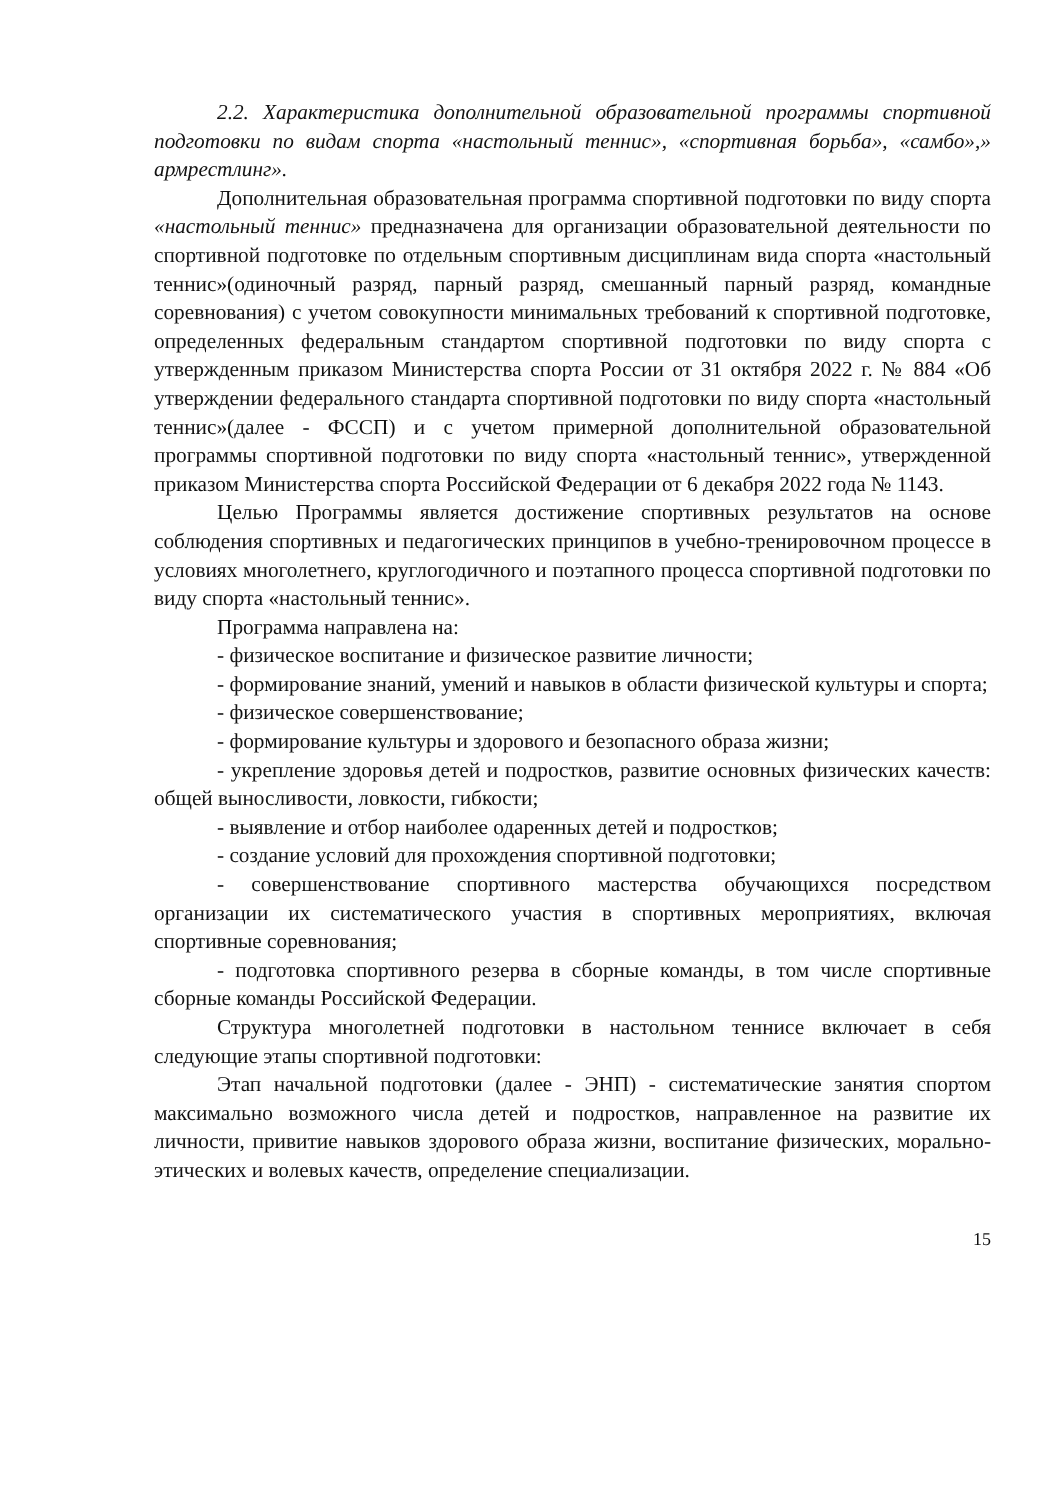2.2. Характеристика дополнительной образовательной программы спортивной подготовки по видам спорта «настольный теннис», «спортивная борьба», «самбо»,» армрестлинг».
Дополнительная образовательная программа спортивной подготовки по виду спорта «настольный теннис» предназначена для организации образовательной деятельности по спортивной подготовке по отдельным спортивным дисциплинам вида спорта «настольный теннис»(одиночный разряд, парный разряд, смешанный парный разряд, командные соревнования) с учетом совокупности минимальных требований к спортивной подготовке, определенных федеральным стандартом спортивной подготовки по виду спорта с утвержденным приказом Министерства спорта России от 31 октября 2022 г. № 884 «Об утверждении федерального стандарта спортивной подготовки по виду спорта «настольный теннис»(далее - ФССП) и с учетом примерной дополнительной образовательной программы спортивной подготовки по виду спорта «настольный теннис», утвержденной приказом Министерства спорта Российской Федерации от 6 декабря 2022 года № 1143.
Целью Программы является достижение спортивных результатов на основе соблюдения спортивных и педагогических принципов в учебно-тренировочном процессе в условиях многолетнего, круглогодичного и поэтапного процесса спортивной подготовки по виду спорта «настольный теннис».
Программа направлена на:
- физическое воспитание и физическое развитие личности;
- формирование знаний, умений и навыков в области физической культуры и спорта;
- физическое совершенствование;
- формирование культуры и здорового и безопасного образа жизни;
- укрепление здоровья детей и подростков, развитие основных физических качеств: общей выносливости, ловкости, гибкости;
- выявление и отбор наиболее одаренных детей и подростков;
- создание условий для прохождения спортивной подготовки;
- совершенствование спортивного мастерства обучающихся посредством организации их систематического участия в спортивных мероприятиях, включая спортивные соревнования;
- подготовка спортивного резерва в сборные команды, в том числе спортивные сборные команды Российской Федерации.
Структура многолетней подготовки в настольном теннисе включает в себя следующие этапы спортивной подготовки:
Этап начальной подготовки (далее - ЭНП) - систематические занятия спортом максимально возможного числа детей и подростков, направленное на развитие их личности, привитие навыков здорового образа жизни, воспитание физических, морально-этических и волевых качеств, определение специализации.
15